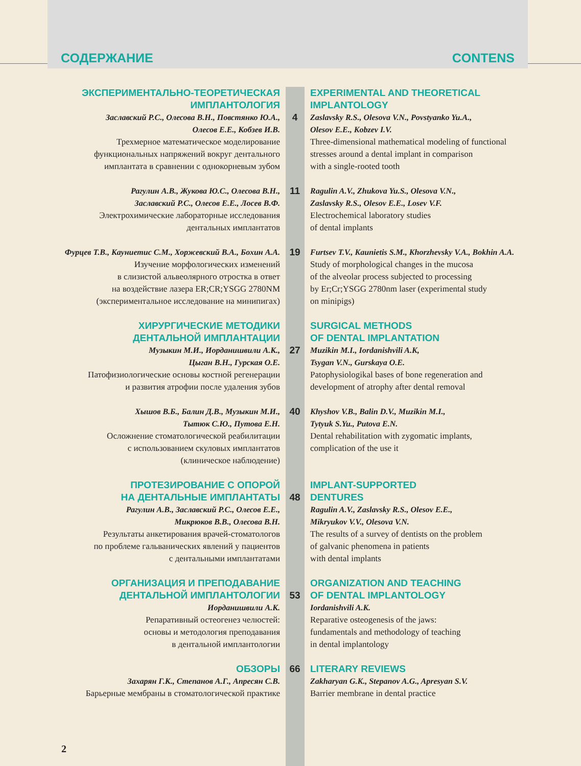СОДЕРЖАНИЕ CONTENS
ЭКСПЕРИМЕНТАЛЬНО-ТЕОРЕТИЧЕСКАЯ
ИМПЛАНТОЛОГИЯ
Заславский Р.С., Олесова В.Н., Повстянко Ю.А.,
Олесов Е.Е., Кобзев И.В.
Трехмерное математическое моделирование
функциональных напряжений вокруг дентального
имплантата в сравнении с однокорневым зубом
4 EXPERIMENTAL AND THEORETICAL
IMPLANTOLOGY
Zaslavsky R.S., Olesova V.N., Povstyanko Yu.A.,
Olesov E.E., Kobzev I.V.
Three-dimensional mathematical modeling of functional stresses around a dental implant in comparison
with a single-rooted tooth
Рагулин А.В., Жукова Ю.С., Олесова В.Н.,
Заславский Р.С., Олесов Е.Е., Лосев В.Ф.
Электрохимические лабораторные исследования
дентальных имплантатов
11
Ragulin A.V., Zhukova Yu.S., Olesova V.N.,
Zaslavsky R.S., Olesov E.E., Losev V.F.
Electrochemical laboratory studies
of dental implants
Фурцев Т.В., Кауниетис С.М., Хоржевский В.А., Бохин А.А.
Изучение морфологических изменений
в слизистой альвеолярного отростка в ответ
на воздействие лазера ER;CR;YSGG 2780NM
(экспериментальное исследование на минипигах)
19
Furtsev T.V., Kaunietis S.M., Khorzhevsky V.A., Bokhin A.A.
Study of morphological changes in the mucosa
of the alveolar process subjected to processing
by Er;Cr;YSGG 2780nm laser (experimental study
on minipigs)
ХИРУРГИЧЕСКИЕ МЕТОДИКИ
ДЕНТАЛЬНОЙ ИМПЛАНТАЦИИ
Музыкин М.И., Иорданишвили А.К.,
Цыган В.Н., Гурская О.Е.
Патофизиологические основы костной регенерации
и развития атрофии после удаления зубов
27 SURGICAL METHODS
OF DENTAL IMPLANTATION
Muzikin M.I., Iordanishvili A.K,
Tsygan V.N., Gurskaya O.E.
Patophysiologikal bases of bone regeneration and
development of atrophy after dental removal
Хышов В.Б., Балин Д.В., Музыкин М.И.,
Тытюк С.Ю., Путова Е.Н.
Осложнение стоматологической реабилитации
с использованием скуловых имплантатов
(клиническое наблюдение)
40
Khyshov V.B., Balin D.V., Muzikin M.I.,
Tytyuk S.Yu., Putova E.N.
Dental rehabilitation with zygomatic implants,
complication of the use it
ПРОТЕЗИРОВАНИЕ С ОПОРОЙ
НА ДЕНТАЛЬНЫЕ ИМПЛАНТАТЫ
Рагулин А.В., Заславский Р.С., Олесов Е.Е.,
Микрюков В.В., Олесова В.Н.
Результаты анкетирования врачей-стоматологов
по проблеме гальванических явлений у пациентов
с дентальными имплантатами
48 IMPLANT-SUPPORTED
DENTURES
Ragulin A.V., Zaslavsky R.S., Olesov E.E.,
Mikryukov V.V., Olesova V.N.
The results of a survey of dentists on the problem
of galvanic phenomena in patients
with dental implants
ОРГАНИЗАЦИЯ И ПРЕПОДАВАНИЕ
ДЕНТАЛЬНОЙ ИМПЛАНТОЛОГИИ
Иорданишвили А.К.
Репаративный остеогенез челюстей:
основы и методология преподавания
в дентальной имплантологии
53 ORGANIZATION AND TEACHING
OF DENTAL IMPLANTOLOGY
Iordanishvili A.K.
Reparative osteogenesis of the jaws:
fundamentals and methodology of teaching
in dental implantology
ОБЗОРЫ
Захарян Г.К., Степанов А.Г., Апресян С.В.
Барьерные мембраны в стоматологической практике
66 LITERARY REVIEWS
Zakharyan G.K., Stepanov A.G., Apresyan S.V.
Barrier membrane in dental practice
2